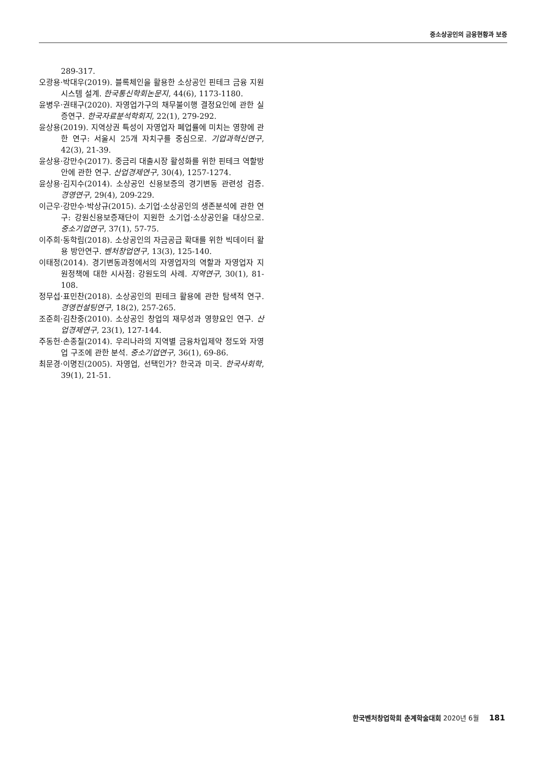중소상공인의 금융현황과 보증
289-317.
오광용·박대우(2019). 블록체인을 활용한 소상공인 핀테크 금융 지원시스템 설계. 한국통신학회논문지, 44(6), 1173-1180.
윤병우·권태구(2020). 자영업가구의 채무불이행 결정요인에 관한 실증연구. 한국자료분석학회지, 22(1), 279-292.
윤상용(2019). 지역상권 특성이 자영업자 폐업률에 미치는 영향에 관한 연구: 서울시 25개 자치구를 중심으로. 기업과혁신연구, 42(3), 21-39.
윤상용·강만수(2017). 중금리 대출시장 활성화를 위한 핀테크 역할방안에 관한 연구. 산업경제연구, 30(4), 1257-1274.
윤상용·김지수(2014). 소상공인 신용보증의 경기변동 관련성 검증. 경영연구, 29(4), 209-229.
이근우·강만수·박상규(2015). 소기업·소상공인의 생존분석에 관한 연구: 강원신용보증재단이 지원한 소기업·소상공인을 대상으로. 중소기업연구, 37(1), 57-75.
이주희·동학림(2018). 소상공인의 자금공급 확대를 위한 빅데이터 활용 방안연구. 벤처창업연구, 13(3), 125-140.
이태정(2014). 경기변동과정에서의 자영업자의 역할과 자영업자 지원정책에 대한 시사점: 강원도의 사례. 지역연구, 30(1), 81-108.
정무섭·표민찬(2018). 소상공인의 핀테크 활용에 관한 탐색적 연구. 경영컨설팅연구, 18(2), 257-265.
조준희·김찬중(2010). 소상공인 창업의 재무성과 영향요인 연구. 산업경제연구, 23(1), 127-144.
주동헌·손종칠(2014). 우리나라의 지역별 금융차입제약 정도와 자영업 구조에 관한 분석. 중소기업연구, 36(1), 69-86.
최문경·이명진(2005). 자영업, 선택인가? 한국과 미국. 한국사회학, 39(1), 21-51.
한국벤처창업학회 춘계학술대회 2020년 6월 181